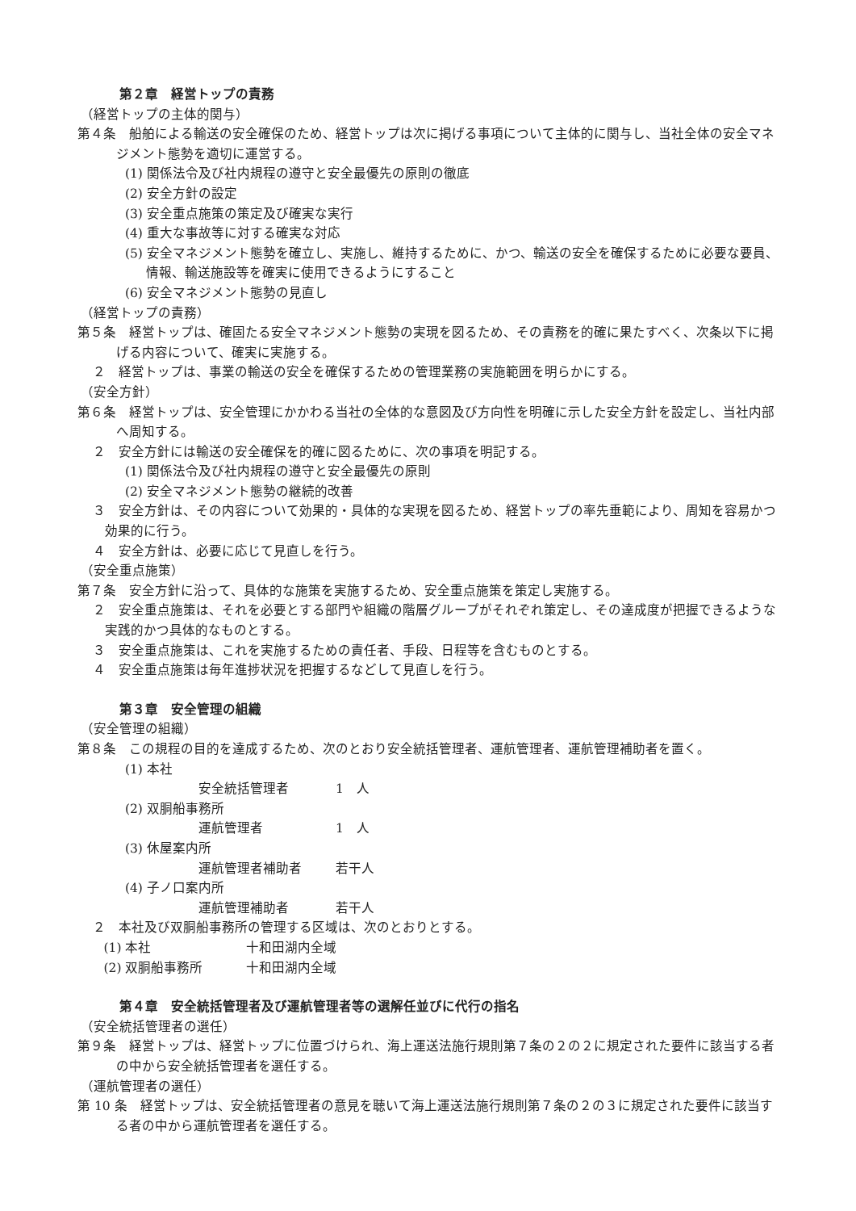第２章　経営トップの責務
（経営トップの主体的関与）
第４条　船舶による輸送の安全確保のため、経営トップは次に掲げる事項について主体的に関与し、当社全体の安全マネジメント態勢を適切に運営する。
(1) 関係法令及び社内規程の遵守と安全最優先の原則の徹底
(2) 安全方針の設定
(3) 安全重点施策の策定及び確実な実行
(4) 重大な事故等に対する確実な対応
(5) 安全マネジメント態勢を確立し、実施し、維持するために、かつ、輸送の安全を確保するために必要な要員、情報、輸送施設等を確実に使用できるようにすること
(6) 安全マネジメント態勢の見直し
（経営トップの責務）
第５条　経営トップは、確固たる安全マネジメント態勢の実現を図るため、その責務を的確に果たすべく、次条以下に掲げる内容について、確実に実施する。
２　経営トップは、事業の輸送の安全を確保するための管理業務の実施範囲を明らかにする。
（安全方針）
第６条　経営トップは、安全管理にかかわる当社の全体的な意図及び方向性を明確に示した安全方針を設定し、当社内部へ周知する。
２　安全方針には輸送の安全確保を的確に図るために、次の事項を明記する。
(1) 関係法令及び社内規程の遵守と安全最優先の原則
(2) 安全マネジメント態勢の継続的改善
３　安全方針は、その内容について効果的・具体的な実現を図るため、経営トップの率先垂範により、周知を容易かつ効果的に行う。
４　安全方針は、必要に応じて見直しを行う。
（安全重点施策）
第７条　安全方針に沿って、具体的な施策を実施するため、安全重点施策を策定し実施する。
２　安全重点施策は、それを必要とする部門や組織の階層グループがそれぞれ策定し、その達成度が把握できるような実践的かつ具体的なものとする。
３　安全重点施策は、これを実施するための責任者、手段、日程等を含むものとする。
４　安全重点施策は毎年進捗状況を把握するなどして見直しを行う。
第３章　安全管理の組織
（安全管理の組織）
第８条　この規程の目的を達成するため、次のとおり安全統括管理者、運航管理者、運航管理補助者を置く。
(1) 本社
安全統括管理者 1　人
(2) 双胴船事務所
運航管理者 1　人
(3) 休屋案内所
運航管理者補助者 若干人
(4) 子ノ口案内所
運航管理補助者 若干人
２　本社及び双胴船事務所の管理する区域は、次のとおりとする。
(1) 本社 十和田湖内全域
(2) 双胴船事務所 十和田湖内全域
第４章　安全統括管理者及び運航管理者等の選解任並びに代行の指名
（安全統括管理者の選任）
第９条　経営トップは、経営トップに位置づけられ、海上運送法施行規則第７条の２の２に規定された要件に該当する者の中から安全統括管理者を選任する。
（運航管理者の選任）
第 10 条　経営トップは、安全統括管理者の意見を聴いて海上運送法施行規則第７条の２の３に規定された要件に該当する者の中から運航管理者を選任する。